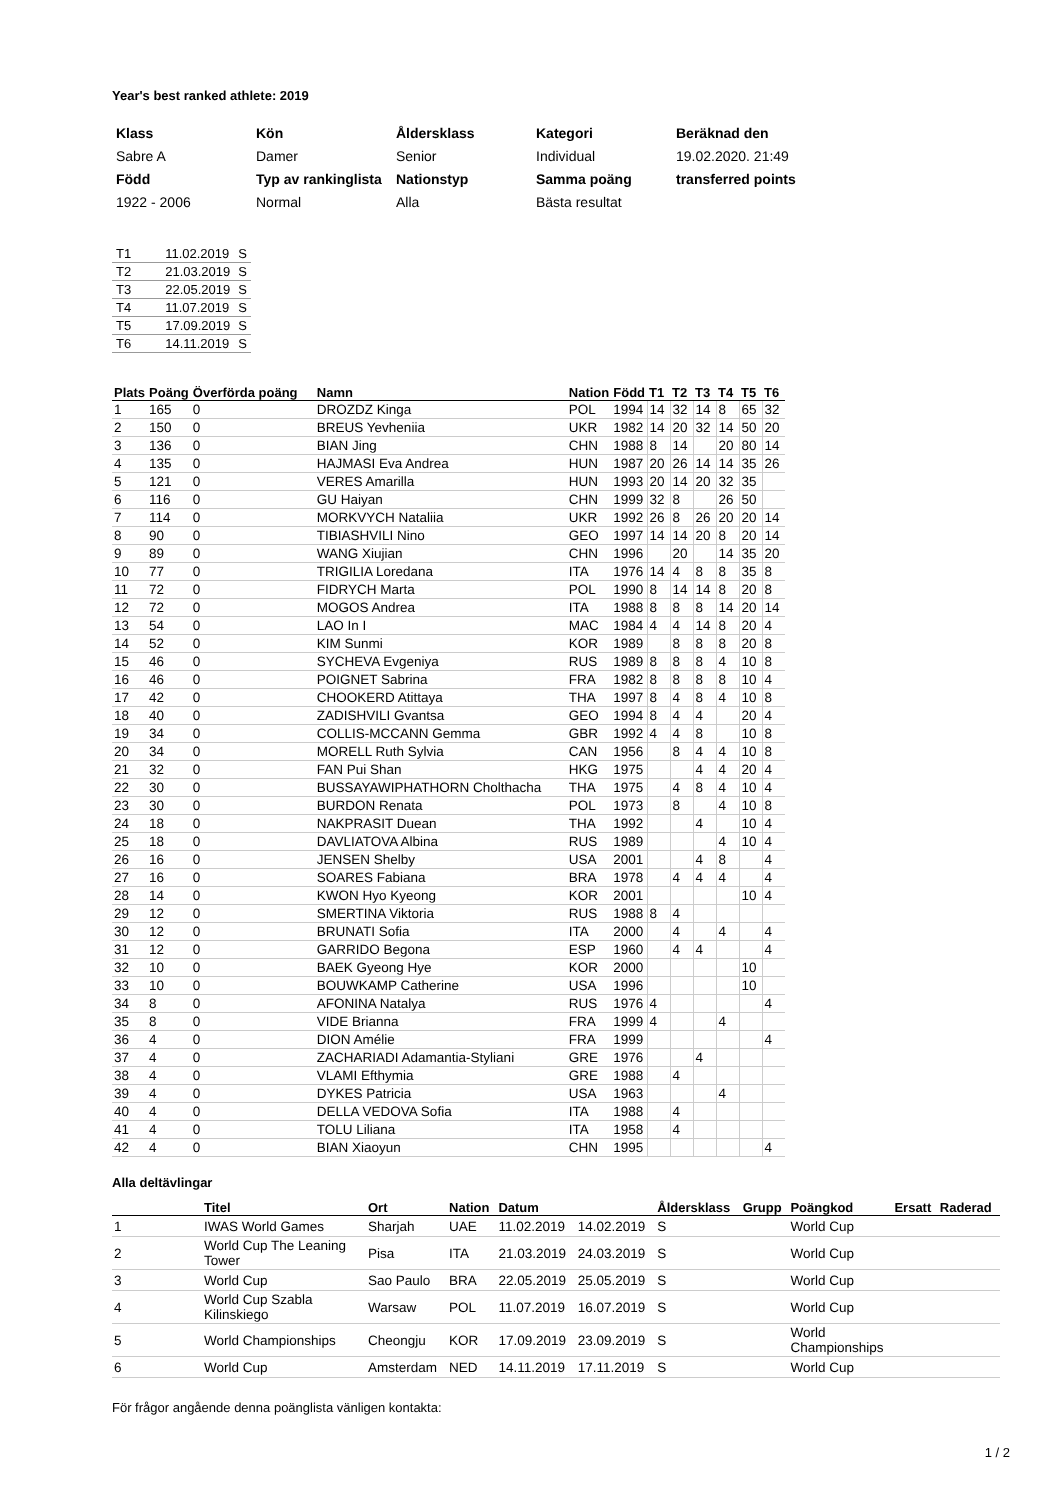Year's best ranked athlete: 2019
| Klass | Kön | Åldersklass | Kategori | Beräknad den |
| Sabre A | Damer | Senior | Individual | 19.02.2020. 21:49 |
| Född | Typ av rankinglista | Nationstyp | Samma poäng | transferred points |
| 1922 - 2006 | Normal | Alla | Bästa resultat | |
| T1 | 11.02.2019 | S |
| T2 | 21.03.2019 | S |
| T3 | 22.05.2019 | S |
| T4 | 11.07.2019 | S |
| T5 | 17.09.2019 | S |
| T6 | 14.11.2019 | S |
| Plats | Poäng | Överförda poäng | Namn | Nation | Född | T1 | T2 | T3 | T4 | T5 | T6 |
| --- | --- | --- | --- | --- | --- | --- | --- | --- | --- | --- | --- |
| 1 | 165 | 0 | DROZDZ Kinga | POL | 1994 | 14 | 32 | 14 | 8 | 65 | 32 |
| 2 | 150 | 0 | BREUS Yevheniia | UKR | 1982 | 14 | 20 | 32 | 14 | 50 | 20 |
| 3 | 136 | 0 | BIAN Jing | CHN | 1988 | 8 | 14 | | 20 | 80 | 14 |
| 4 | 135 | 0 | HAJMASI Eva Andrea | HUN | 1987 | 20 | 26 | 14 | 14 | 35 | 26 |
| 5 | 121 | 0 | VERES Amarilla | HUN | 1993 | 20 | 14 | 20 | 32 | 35 | |
| 6 | 116 | 0 | GU Haiyan | CHN | 1999 | 32 | 8 | | 26 | 50 | |
| 7 | 114 | 0 | MORKVYCH Nataliia | UKR | 1992 | 26 | 8 | 26 | 20 | 20 | 14 |
| 8 | 90 | 0 | TIBIASHVILI Nino | GEO | 1997 | 14 | 14 | 20 | 8 | 20 | 14 |
| 9 | 89 | 0 | WANG Xiujian | CHN | 1996 | | 20 | | 14 | 35 | 20 |
| 10 | 77 | 0 | TRIGILIA Loredana | ITA | 1976 | 14 | 4 | 8 | 8 | 35 | 8 |
| 11 | 72 | 0 | FIDRYCH Marta | POL | 1990 | 8 | 14 | 14 | 8 | 20 | 8 |
| 12 | 72 | 0 | MOGOS Andrea | ITA | 1988 | 8 | 8 | 8 | 14 | 20 | 14 |
| 13 | 54 | 0 | LAO In I | MAC | 1984 | 4 | 4 | 14 | 8 | 20 | 4 |
| 14 | 52 | 0 | KIM Sunmi | KOR | 1989 | | 8 | 8 | 8 | 20 | 8 |
| 15 | 46 | 0 | SYCHEVA Evgeniya | RUS | 1989 | 8 | 8 | 8 | 4 | 10 | 8 |
| 16 | 46 | 0 | POIGNET Sabrina | FRA | 1982 | 8 | 8 | 8 | 8 | 10 | 4 |
| 17 | 42 | 0 | CHOOKERD Atittaya | THA | 1997 | 8 | 4 | 8 | 4 | 10 | 8 |
| 18 | 40 | 0 | ZADISHVILI Gvantsa | GEO | 1994 | 8 | 4 | 4 | | 20 | 4 |
| 19 | 34 | 0 | COLLIS-MCCANN Gemma | GBR | 1992 | 4 | 4 | 8 | | 10 | 8 |
| 20 | 34 | 0 | MORELL Ruth Sylvia | CAN | 1956 | | 8 | 4 | 4 | 10 | 8 |
| 21 | 32 | 0 | FAN Pui Shan | HKG | 1975 | | | 4 | 4 | 20 | 4 |
| 22 | 30 | 0 | BUSSAYAWIPHATHORN Cholthacha | THA | 1975 | | 4 | 8 | 4 | 10 | 4 |
| 23 | 30 | 0 | BURDON Renata | POL | 1973 | | 8 | | 4 | 10 | 8 |
| 24 | 18 | 0 | NAKPRASIT Duean | THA | 1992 | | | 4 | | 10 | 4 |
| 25 | 18 | 0 | DAVLIATOVA Albina | RUS | 1989 | | | | 4 | 10 | 4 |
| 26 | 16 | 0 | JENSEN Shelby | USA | 2001 | | | 4 | 8 | | 4 |
| 27 | 16 | 0 | SOARES Fabiana | BRA | 1978 | | 4 | 4 | 4 | | 4 |
| 28 | 14 | 0 | KWON Hyo Kyeong | KOR | 2001 | | | | | 10 | 4 |
| 29 | 12 | 0 | SMERTINA Viktoria | RUS | 1988 | 8 | 4 | | | | |
| 30 | 12 | 0 | BRUNATI Sofia | ITA | 2000 | | 4 | | 4 | | 4 |
| 31 | 12 | 0 | GARRIDO Begona | ESP | 1960 | | 4 | 4 | | | 4 |
| 32 | 10 | 0 | BAEK Gyeong Hye | KOR | 2000 | | | | | 10 | |
| 33 | 10 | 0 | BOUWKAMP Catherine | USA | 1996 | | | | | 10 | |
| 34 | 8 | 0 | AFONINA Natalya | RUS | 1976 | 4 | | | | | 4 |
| 35 | 8 | 0 | VIDE Brianna | FRA | 1999 | 4 | | | 4 | | |
| 36 | 4 | 0 | DION Amélie | FRA | 1999 | | | | | | 4 |
| 37 | 4 | 0 | ZACHARIADI Adamantia-Styliani | GRE | 1976 | | | 4 | | | |
| 38 | 4 | 0 | VLAMI Efthymia | GRE | 1988 | | 4 | | | | |
| 39 | 4 | 0 | DYKES Patricia | USA | 1963 | | | | 4 | | |
| 40 | 4 | 0 | DELLA VEDOVA Sofia | ITA | 1988 | | 4 | | | | |
| 41 | 4 | 0 | TOLU Liliana | ITA | 1958 | | 4 | | | | |
| 42 | 4 | 0 | BIAN Xiaoyun | CHN | 1995 | | | | | | 4 |
Alla deltävlingar
| | Titel | Ort | Nation | Datum | | Åldersklass | Grupp | Poängkod | Ersatt | Raderad |
| --- | --- | --- | --- | --- | --- | --- | --- | --- | --- | --- |
| 1 | IWAS World Games | Sharjah | UAE | 11.02.2019 | 14.02.2019 | S | | World Cup | | |
| 2 | World Cup The Leaning Tower | Pisa | ITA | 21.03.2019 | 24.03.2019 | S | | World Cup | | |
| 3 | World Cup | Sao Paulo | BRA | 22.05.2019 | 25.05.2019 | S | | World Cup | | |
| 4 | World Cup Szabla Kilinskiego | Warsaw | POL | 11.07.2019 | 16.07.2019 | S | | World Cup | | |
| 5 | World Championships | Cheongju | KOR | 17.09.2019 | 23.09.2019 | S | | World Championships | | |
| 6 | World Cup | Amsterdam | NED | 14.11.2019 | 17.11.2019 | S | | World Cup | | |
För frågor angående denna poänglista vänligen kontakta:
1 / 2